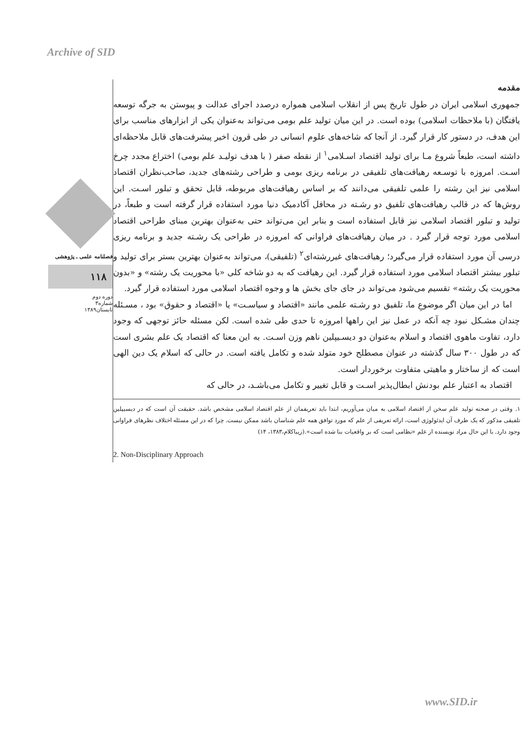Archive of SID
مقدمه
جمهوری اسلامی ایران در طول تاریخ پس از انقلاب اسلامی همواره درصدد اجرای عدالت و پیوستن به جرگه توسعه یافتگان (با ملاحظات اسلامی) بوده است. در این میان تولید علم بومی می‌تواند به‌عنوان یکی از ابزارهای مناسب برای این هدف، در دستور کار قرار گیرد. از آنجا که شاخه‌های علوم انسانی در طی قرون اخیر پیشرفت‌های قابل ملاحظه‌ای داشته است، طبعاً شروع مـا برای تولید اقتصاد اسـلامی<sup>۱</sup> از نقطه صفر ( با هدف تولیـد علم بومی) اختراع مجدد چرخ اسـت. امروزه با توسـعه رهیافت‌های تلفیقی در برنامه ریزی بومی و طراحی رشته‌های جدید، صاحب‌نظران اقتصاد اسلامی نیز این رشته را علمی تلفیقی می‌دانند که بر اساس رهیافت‌های مربوطه، قابل تحقق و تبلور اسـت. این روش‌ها که در قالب رهیافت‌های تلفیق دو رشـته در محافل آکادمیک دنیا مورد استفاده قرار گرفته است و طبعاً، در تولید و تبلور اقتصاد اسلامی نیز قابل استفاده است و بنابر این می‌تواند حتی به‌عنوان بهترین مبنای طراحی اقتصاد اسلامی مورد توجه قرار گیرد . در میان رهیافت‌های فراوانی که امروزه در طراحی یک رشـته جدید و برنامه ریزی درسی آن مورد استفاده قرار می‌گیرد؛ رهیافت‌های غیررشته‌ای<sup>۲</sup> (تلفیقی)، می‌تواند به‌عنوان بهترین بستر برای تولید و تبلور بیشتر اقتصاد اسلامی مورد استفاده قرار گیرد. این رهیافت که به دو شاخه کلی «با محوریت یک رشته» و «بدون محوریت یک رشته» تقسیم می‌شود می‌تواند در جای جای بخش ها و وجوه اقتصاد اسلامی مورد استفاده قرار گیرد.
اما در این میان اگر موضوعِ ما، تلفیق دو رشـته علمی مانند «اقتصاد و سیاسـت» یا «اقتصاد و حقوق» بود ، مسـئله چندان مشـکل نبود چه آنکه در عمل نیز این راهها امروزه تا حدی طی شده است. لکن مسئله حائز توجهی که وجود دارد، تفاوت ماهوی اقتصاد و اسلام به‌عنوان دو دیسـیپلین ناهم وزن اسـت. به این معنا که اقتصاد یک علم بشری است که در طول ۳۰۰ سال گذشته در عنوان مصطلح خود متولد شده و تکامل یافته است. در حالی که اسلام یک دین الهی است که از ساختار و ماهیتی متفاوت برخوردار است.
اقتصاد به اعتبار علم بودنش ابطال‌پذیر اسـت و قابل تغییر و تکامل می‌باشـد، در حالی که
۱. وقتی در صحنه تولید علم سخن از اقتصاد اسلامی به میان می‌آوریم، ابتدا باید تعریفمان از علم اقتصاد اسلامی مشخص باشد. حقیقت آن است که در دیسیپلین تلفیقی مذکور که یک طرف آن ایدئولوژی است، ارائه تعریفی از علم که مورد توافق همه علم شناسان باشد ممکن نیست. چرا که در این مسئله اختلاف نظرهای فراوانی وجود دارد. با این حال مراد نویسنده از علم «نظامی است که بر واقعیات بنا شده است».(زیباکلام،۱۳۸۳، ۱۴)
2. Non-Disciplinary Approach
فصلنامه علمی ـ پژوهشی
۱۱۸
دوره دوم
شماره۳
تابستان۱۳۸۹
www.SID.ir